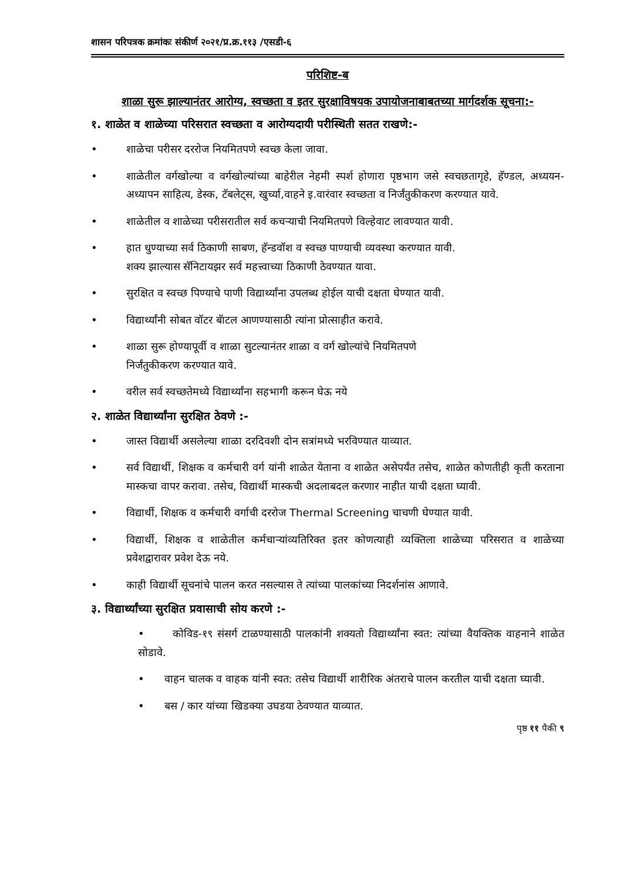शासन परिपत्रक क्रमांकः संकीर्ण २०२१/प्र.क्र.११३ /एसडी-६
परिशिष्ट-ब
शाळा सुरू झाल्यानंतर आरोग्य, स्वच्छता व इतर सुरक्षाविषयक उपायोजनाबाबतच्या मार्गदर्शक सूचना:-
१. शाळेत व शाळेच्या परिसरात स्वच्छता व आरोग्यदायी परीस्थिती सतत राखणे:-
• शाळेचा परीसर दररोज नियमितपणे स्वच्छ केला जावा.
• शाळेतील वर्गखोल्या व वर्गखोल्यांच्या बाहेरील नेहमी स्पर्श होणारा पृष्ठभाग जसे स्वचछतागृहे, हॅण्डल, अध्ययन-अध्यापन साहित्य, डेस्क, टॅबलेट्स, खुर्च्या,वाहने इ.वारंवार स्वच्छता व निर्जंतुकीकरण करण्यात यावे.
• शाळेतील व शाळेच्या परीसरातील सर्व कचऱ्याची नियमितपणे विल्हेवाट लावण्यात यावी.
• हात धुण्याच्या सर्व ठिकाणी साबण, हॅन्डवॉश व स्वच्छ पाण्याची व्यवस्था करण्यात यावी.
शक्य झाल्यास सॅनिटायझर सर्व महत्त्वाच्या ठिकाणी ठेवण्यात यावा.
• सुरक्षित व स्वच्छ पिण्याचे पाणी विद्यार्थ्यांना उपलब्ध होईल याची दक्षता घेण्यात यावी.
• विद्यार्थ्यांनी सोबत वॉटर बॅाटल आणण्यासाठी त्यांना प्रोत्साहीत करावे.
• शाळा सुरू होण्यापूर्वी व शाळा सुटल्यानंतर शाळा व वर्ग खोल्यांचे नियमितपणे
निर्जंतुकीकरण करण्यात यावे.
• वरील सर्व स्वच्छतेमध्ये विद्यार्थ्यांना सहभागी करून घेऊ नये
२. शाळेत विद्यार्थ्यांना सुरक्षित ठेवणे :-
• जास्त विद्यार्थी असलेल्या शाळा दरदिवशी दोन सत्रांमध्ये भरविण्यात याव्यात.
• सर्व विद्यार्थी, शिक्षक व कर्मचारी वर्ग यांनी शाळेत येताना व शाळेत असेपर्यंत तसेच, शाळेत कोणतीही कृती करताना मास्कचा वापर करावा. तसेच, विद्यार्थी मास्कची अदलाबदल करणार नाहीत याची दक्षता घ्यावी.
• विद्यार्थी, शिक्षक व कर्मचारी वर्गाची दररोज Thermal Screening चाचणी घेण्यात यावी.
• विद्यार्थी, शिक्षक व शाळेतील कर्मचाऱ्यांव्यतिरिक्त इतर कोणत्याही व्यक्तिला शाळेच्या परिसरात व शाळेच्या प्रवेशद्वारावर प्रवेश देऊ नये.
• काही विद्यार्थी सूचनांचे पालन करत नसल्यास ते त्यांच्या पालकांच्या निदर्शनांस आणावे.
३. विद्यार्थ्यांच्या सुरक्षित प्रवासाची सोय करणे :-
• कोविड-१९ संसर्ग टाळण्यासाठी पालकांनी शक्यतो विद्यार्थ्यांना स्वत: त्यांच्या वैयक्तिक वाहनाने शाळेत सोडावे.
• वाहन चालक व वाहक यांनी स्वत: तसेच विद्यार्थी शारीरिक अंतराचे पालन करतील याची दक्षता घ्यावी.
• बस / कार यांच्या खिडक्या उघडया ठेवण्यात याव्यात.
पृष्ठ ११ पैकी ९